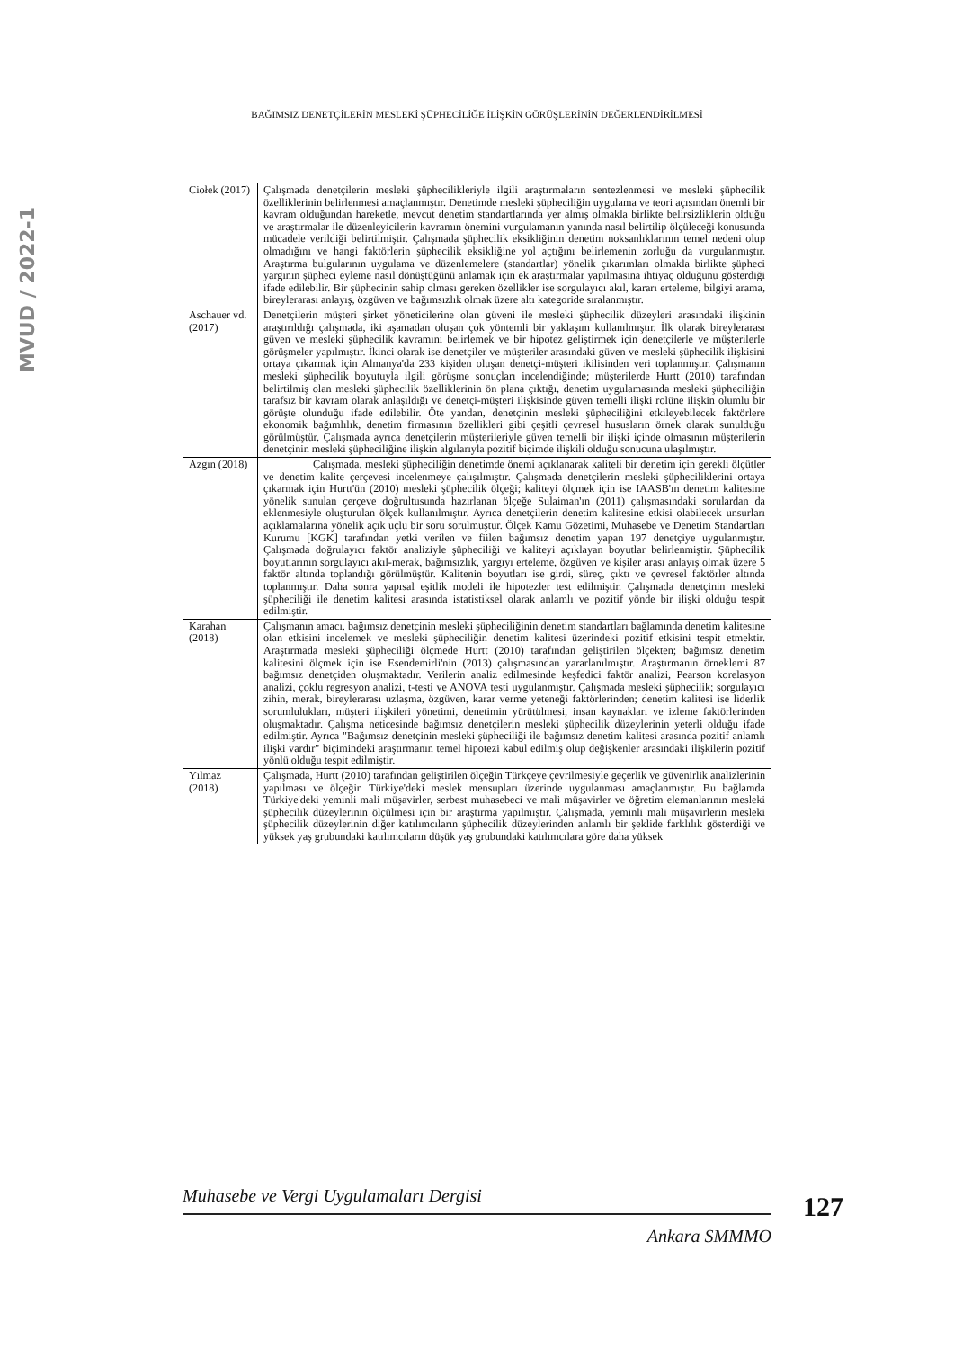BAĞIMSIZ DENETÇİLERİN MESLEKİ ŞÜPHECİLİĞE İLİŞKİN GÖRÜŞLERİNİN DEĞERLENDİRİLMESİ
MVUD / 2022-1
| Ciołek (2017) | Çalışmada denetçilerin mesleki şüphecilikleriyle ilgili araştırmaların sentezlenmesi ve mesleki şüphecilik özelliklerinin belirlenmesi amaçlanmıştır. Denetimde mesleki şüpheciliğin uygulama ve teori açısından önemli bir kavram olduğundan hareketle, mevcut denetim standartlarında yer almış olmakla birlikte belirsizliklerin olduğu ve araştırmalar ile düzenleyicilerin kavramın önemini vurgulamanın yanında nasıl belirtilip ölçüleceği konusunda mücadele verildiği belirtilmiştir. Çalışmada şüphecilik eksikliğinin denetim noksanlıklarının temel nedeni olup olmadığını ve hangi faktörlerin şüphecilik eksikliğine yol açtığını belirlemenin zorluğu da vurgulanmıştır. Araştırma bulgularının uygulama ve düzenlemelere (standartlar) yönelik çıkarımları olmakla birlikte şüpheci yargının şüpheci eyleme nasıl dönüştüğünü anlamak için ek araştırmalar yapılmasına ihtiyaç olduğunu gösterdiği ifade edilebilir. Bir şüphecinin sahip olması gereken özellikler ise sorgulayıcı akıl, kararı erteleme, bilgiyi arama, bireylerarası anlayış, özgüven ve bağımsızlık olmak üzere altı kategoride sıralanmıştır. |
| Aschauer vd. (2017) | Denetçilerin müşteri şirket yöneticilerine olan güveni ile mesleki şüphecilik düzeyleri arasındaki ilişkinin araştırıldığı çalışmada, iki aşamadan oluşan çok yöntemli bir yaklaşım kullanılmıştır. İlk olarak bireylerarası güven ve mesleki şüphecilik kavramını belirlemek ve bir hipotez geliştirmek için denetçilerle ve müşterilerle görüşmeler yapılmıştır. İkinci olarak ise denetçiler ve müşteriler arasındaki güven ve mesleki şüphecilik ilişkisini ortaya çıkarmak için Almanya'da 233 kişiden oluşan denetçi-müşteri ikilisinden veri toplanmıştır. Çalışmanın mesleki şüphecilik boyutuyla ilgili görüşme sonuçları incelendiğinde; müşterilerde Hurtt (2010) tarafından belirtilmiş olan mesleki şüphecilik özelliklerinin ön plana çıktığı, denetim uygulamasında mesleki şüpheciliğin tarafsız bir kavram olarak anlaşıldığı ve denetçi-müşteri ilişkisinde güven temelli ilişki rolüne ilişkin olumlu bir görüşte olunduğu ifade edilebilir. Öte yandan, denetçinin mesleki şüpheciliğini etkileyebilecek faktörlere ekonomik bağımlılık, denetim firmasının özellikleri gibi çeşitli çevresel hususların örnek olarak sunulduğu görülmüştür. Çalışmada ayrıca denetçilerin müşterileriyle güven temelli bir ilişki içinde olmasının müşterilerin denetçinin mesleki şüpheciliğine ilişkin algılarıyla pozitif biçimde ilişkili olduğu sonucuna ulaşılmıştır. |
| Azgın (2018) | Çalışmada, mesleki şüpheciliğin denetimde önemi açıklanarak kaliteli bir denetim için gerekli ölçütler ve denetim kalite çerçevesi incelenmeye çalışılmıştır. Çalışmada denetçilerin mesleki şüpheciliklerini ortaya çıkarmak için Hurtt'ün (2010) mesleki şüphecilik ölçeği; kaliteyi ölçmek için ise IAASB'ın denetim kalitesine yönelik sunulan çerçeve doğrultusunda hazırlanan ölçeğe Sulaiman'ın (2011) çalışmasındaki sorulardan da eklenmesiyle oluşturulan ölçek kullanılmıştır. Ayrıca denetçilerin denetim kalitesine etkisi olabilecek unsurları açıklamalarına yönelik açık uçlu bir soru sorulmuştur. Ölçek Kamu Gözetimi, Muhasebe ve Denetim Standartları Kurumu [KGK] tarafından yetki verilen ve fiilen bağımsız denetim yapan 197 denetçiye uygulanmıştır. Çalışmada doğrulayıcı faktör analiziyle şüpheciliği ve kaliteyi açıklayan boyutlar belirlenmiştir. Şüphecilik boyutlarının sorgulayıcı akıl-merak, bağımsızlık, yargıyı erteleme, özgüven ve kişiler arası anlayış olmak üzere 5 faktör altında toplandığı görülmüştür. Kalitenin boyutları ise girdi, süreç, çıktı ve çevresel faktörler altında toplanmıştır. Daha sonra yapısal eşitlik modeli ile hipotezler test edilmiştir. Çalışmada denetçinin mesleki şüpheciliği ile denetim kalitesi arasında istatistiksel olarak anlamlı ve pozitif yönde bir ilişki olduğu tespit edilmiştir. |
| Karahan (2018) | Çalışmanın amacı, bağımsız denetçinin mesleki şüpheciliğinin denetim standartları bağlamında denetim kalitesine olan etkisini incelemek ve mesleki şüpheciliğin denetim kalitesi üzerindeki pozitif etkisini tespit etmektir. Araştırmada mesleki şüpheciliği ölçmede Hurtt (2010) tarafından geliştirilen ölçekten; bağımsız denetim kalitesini ölçmek için ise Esendemirli'nin (2013) çalışmasından yararlanılmıştır. Araştırmanın örneklemi 87 bağımsız denetçiden oluşmaktadır. Verilerin analiz edilmesinde keşfedici faktör analizi, Pearson korelasyon analizi, çoklu regresyon analizi, t-testi ve ANOVA testi uygulanmıştır. Çalışmada mesleki şüphecilik; sorgulayıcı zihin, merak, bireylerarası uzlaşma, özgüven, karar verme yeteneği faktörlerinden; denetim kalitesi ise liderlik sorumlulukları, müşteri ilişkileri yönetimi, denetimin yürütülmesi, insan kaynakları ve izleme faktörlerinden oluşmaktadır. Çalışma neticesinde bağımsız denetçilerin mesleki şüphecilik düzeylerinin yeterli olduğu ifade edilmiştir. Ayrıca "Bağımsız denetçinin mesleki şüpheciliği ile bağımsız denetim kalitesi arasında pozitif anlamlı ilişki vardır" biçimindeki araştırmanın temel hipotezi kabul edilmiş olup değişkenler arasındaki ilişkilerin pozitif yönlü olduğu tespit edilmiştir. |
| Yılmaz (2018) | Çalışmada, Hurtt (2010) tarafından geliştirilen ölçeğin Türkçeye çevrilmesiyle geçerlik ve güvenirlik analizlerinin yapılması ve ölçeğin Türkiye'deki meslek mensupları üzerinde uygulanması amaçlanmıştır. Bu bağlamda Türkiye'deki yeminli mali müşavirler, serbest muhasebeci ve mali müşavirler ve öğretim elemanlarının mesleki şüphecilik düzeylerinin ölçülmesi için bir araştırma yapılmıştır. Çalışmada, yeminli mali müşavirlerin mesleki şüphecilik düzeylerinin diğer katılımcıların şüphecilik düzeylerinden anlamlı bir şeklide farklılık gösterdiği ve yüksek yaş grubundaki katılımcıların düşük yaş grubundaki katılımcılara göre daha yüksek |
Muhasebe ve Vergi Uygulamaları Dergisi
Ankara SMMMO
127